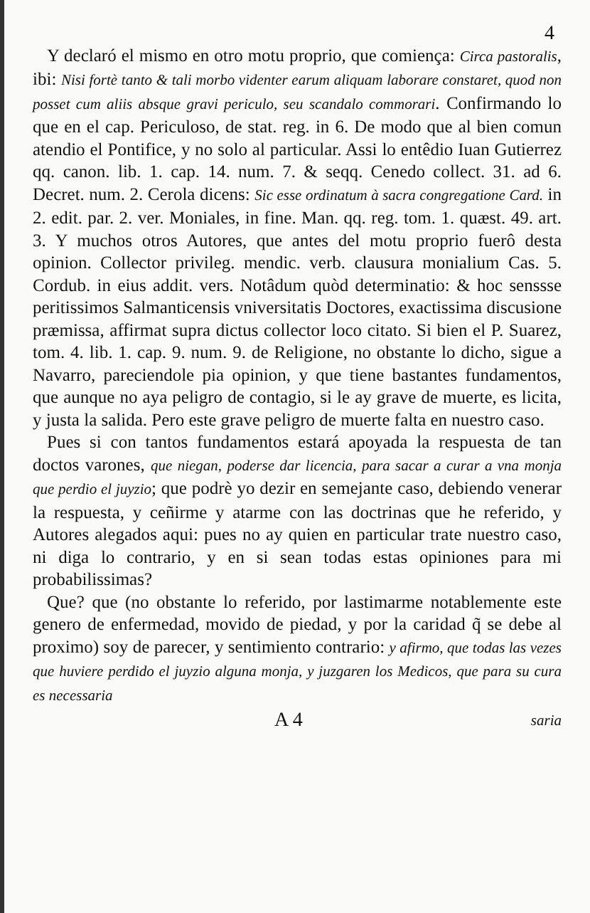4
Y declaró el mismo en otro motu proprio, que comiença: Circa pastoralis, ibi: Nisi fortè tanto & tali morbo videnter earum aliquam laborare constaret, quod non posset cum aliis absque gravi periculo, seu scandalo commorari. Confirmando lo que en el cap. Periculoso, de stat. reg. in 6. De modo que al bien comun atendio el Pontifice, y no solo al particular. Assi lo entêdio Iuan Gutierrez qq. canon. lib. 1. cap. 14. num. 7. & seqq. Cenedo collect. 31. ad 6. Decret. num. 2. Cerola dicens: Sic esse ordinatum à sacra congregatione Card. in 2. edit. par. 2. ver. Moniales, in fine. Man. qq. reg. tom. 1. quæst. 49. art. 3. Y muchos otros Autores, que antes del motu proprio fuerô desta opinion. Collector privileg. mendic. verb. clausura monialium Cas. 5. Cordub. in eius addit. vers. Notâdum quòd determinatio: & hoc senssse peritissimos Salmanticensis vniversitatis Doctores, exactissima discusione præmissa, affirmat supra dictus collector loco citato. Si bien el P. Suarez, tom. 4. lib. 1. cap. 9. num. 9. de Religione, no obstante lo dicho, sigue a Navarro, pareciendole pia opinion, y que tiene bastantes fundamentos, que aunque no aya peligro de contagio, si le ay grave de muerte, es licita, y justa la salida. Pero este grave peligro de muerte falta en nuestro caso.
Pues si con tantos fundamentos estará apoyada la respuesta de tan doctos varones, que niegan, poderse dar licencia, para sacar a curar a vna monja que perdio el juyzio; que podrè yo dezir en semejante caso, debiendo venerar la respuesta, y ceñirme y atarme con las doctrinas que he referido, y Autores alegados aqui: pues no ay quien en particular trate nuestro caso, ni diga lo contrario, y en si sean todas estas opiniones para mi probabilissimas?
Que? que (no obstante lo referido, por lastimarme notablemente este genero de enfermedad, movido de piedad, y por la caridad q̃ se debe al proximo) soy de parecer, y sentimiento contrario: y afirmo, que todas las vezes que huviere perdido el juyzio alguna monja, y juzgaren los Medicos, que para su cura es necessaria
A 4 saria